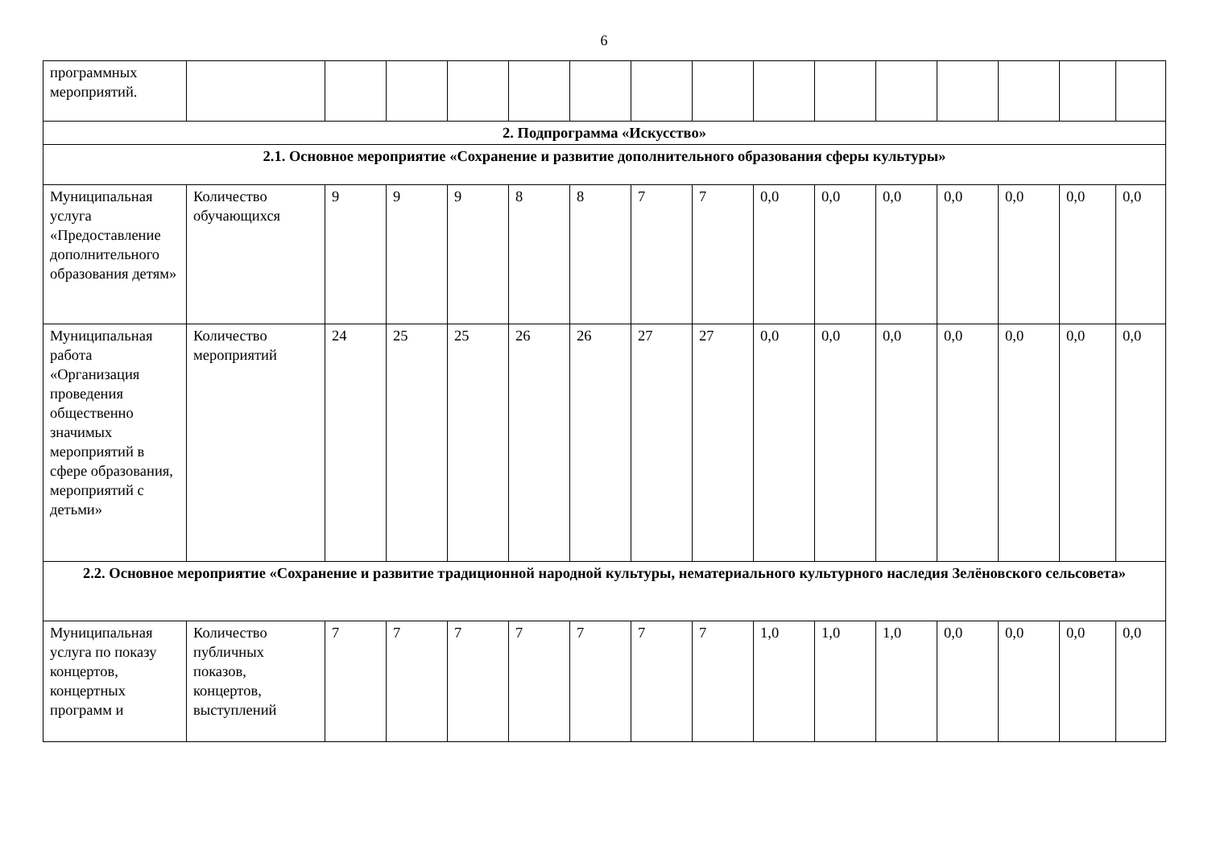6
| программных мероприятий. | | | | | | | | | | | | | | | |
| 2. Подпрограмма «Искусство» | | | | | | | | | | | | | | | |
| 2.1. Основное мероприятие «Сохранение и развитие дополнительного образования сферы культуры» | | | | | | | | | | | | | | | |
| Муниципальная услуга «Предоставление дополнительного образования детям» | Количество обучающихся | 9 | 9 | 9 | 8 | 8 | 7 | 7 | 0,0 | 0,0 | 0,0 | 0,0 | 0,0 | 0,0 | 0,0 |
| Муниципальная работа «Организация проведения общественно значимых мероприятий в сфере образования, мероприятий с детьми» | Количество мероприятий | 24 | 25 | 25 | 26 | 26 | 27 | 27 | 0,0 | 0,0 | 0,0 | 0,0 | 0,0 | 0,0 | 0,0 |
| 2.2. Основное мероприятие «Сохранение и развитие традиционной народной культуры, нематериального культурного наследия Зелёновского сельсовета» | | | | | | | | | | | | | | | |
| Муниципальная услуга по показу концертов, концертных программ и | Количество публичных показов, концертов, выступлений | 7 | 7 | 7 | 7 | 7 | 7 | 7 | 1,0 | 1,0 | 1,0 | 0,0 | 0,0 | 0,0 | 0,0 |